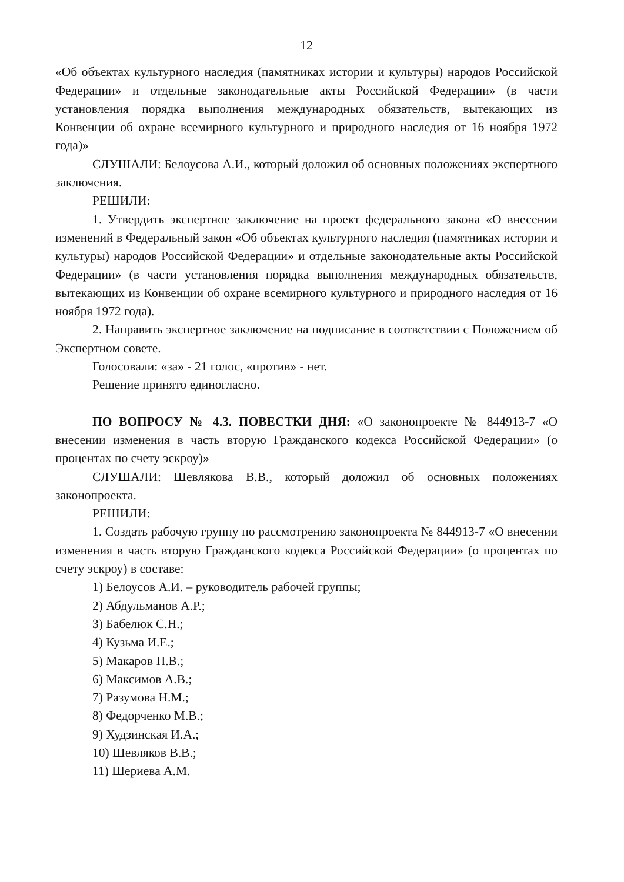12
«Об объектах культурного наследия (памятниках истории и культуры) народов Российской Федерации» и отдельные законодательные акты Российской Федерации» (в части установления порядка выполнения международных обязательств, вытекающих из Конвенции об охране всемирного культурного и природного наследия от 16 ноября 1972 года)»
СЛУШАЛИ: Белоусова А.И., который доложил об основных положениях экспертного заключения.
РЕШИЛИ:
1. Утвердить экспертное заключение на проект федерального закона «О внесении изменений в Федеральный закон «Об объектах культурного наследия (памятниках истории и культуры) народов Российской Федерации» и отдельные законодательные акты Российской Федерации» (в части установления порядка выполнения международных обязательств, вытекающих из Конвенции об охране всемирного культурного и природного наследия от 16 ноября 1972 года).
2. Направить экспертное заключение на подписание в соответствии с Положением об Экспертном совете.
Голосовали: «за» - 21 голос, «против» - нет.
Решение принято единогласно.
ПО ВОПРОСУ № 4.3. ПОВЕСТКИ ДНЯ: «О законопроекте № 844913-7 «О внесении изменения в часть вторую Гражданского кодекса Российской Федерации» (о процентах по счету эскроу)»
СЛУШАЛИ: Шевлякова В.В., который доложил об основных положениях законопроекта.
РЕШИЛИ:
1. Создать рабочую группу по рассмотрению законопроекта № 844913-7 «О внесении изменения в часть вторую Гражданского кодекса Российской Федерации» (о процентах по счету эскроу) в составе:
1) Белоусов А.И. – руководитель рабочей группы;
2) Абдульманов А.Р.;
3) Бабелюк С.Н.;
4) Кузьма И.Е.;
5) Макаров П.В.;
6) Максимов А.В.;
7) Разумова Н.М.;
8) Федорченко М.В.;
9) Худзинская И.А.;
10) Шевляков В.В.;
11) Шериева А.М.